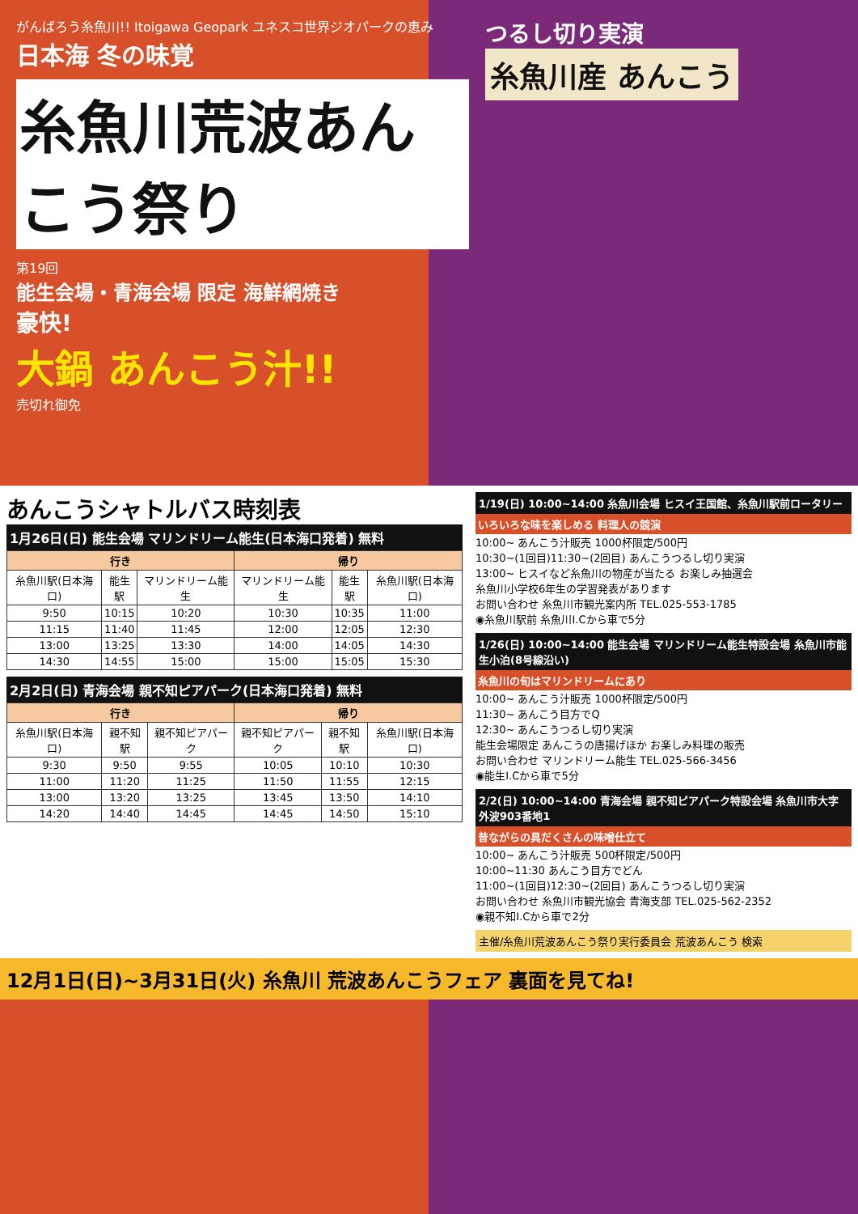がんばろう糸魚川!! Itoigawa Geopark ユネスコ世界ジオパークの恵み
日本海 冬の味覚
糸魚川荒波あんこう祭り
第19回
能生会場・青海会場 限定 海鮮網焼き
豪快!
大鍋 あんこう汁!!
売切れ御免
つるし切り実演
糸魚川産 あんこう
あんこうシャトルバス時刻表
1月26日(日) 能生会場 マリンドリーム能生(日本海口発着) 無料
| 行き | | | 帰り | | |
| --- | --- | --- | --- | --- | --- |
| 糸魚川駅(日本海口) | 能生駅 | マリンドリーム能生 | マリンドリーム能生 | 能生駅 | 糸魚川駅(日本海口) |
| 9:50 | 10:15 | 10:20 | 10:30 | 10:35 | 11:00 |
| 11:15 | 11:40 | 11:45 | 12:00 | 12:05 | 12:30 |
| 13:00 | 13:25 | 13:30 | 14:00 | 14:05 | 14:30 |
| 14:30 | 14:55 | 15:00 | 15:00 | 15:05 | 15:30 |
2月2日(日) 青海会場 親不知ピアパーク(日本海口発着) 無料
| 行き | | | 帰り | | |
| --- | --- | --- | --- | --- | --- |
| 糸魚川駅(日本海口) | 親不知駅 | 親不知ピアパーク | 親不知ピアパーク | 親不知駅 | 糸魚川駅(日本海口) |
| 9:30 | 9:50 | 9:55 | 10:05 | 10:10 | 10:30 |
| 11:00 | 11:20 | 11:25 | 11:50 | 11:55 | 12:15 |
| 13:00 | 13:20 | 13:25 | 13:45 | 13:50 | 14:10 |
| 14:20 | 14:40 | 14:45 | 14:45 | 14:50 | 15:10 |
1/19(日) 10:00~14:00 糸魚川会場 ヒスイ王国館、糸魚川駅前ロータリー
いろいろな味を楽しめる 料理人の競演
10:00~ あんこう汁販売 1000杯限定/500円
10:30~(1回目)11:30~(2回目) あんこうつるし切り実演
13:00~ ヒスイなど糸魚川の物産が当たる お楽しみ抽選会
糸魚川小学校6年生の学習発表があります
お問い合わせ 糸魚川市観光案内所 TEL.025-553-1785
◉糸魚川駅前 糸魚川I.Cから車で5分
1/26(日) 10:00~14:00 能生会場 マリンドリーム能生特設会場 糸魚川市能生小泊(8号線沿い)
糸魚川の旬はマリンドリームにあり
10:00~ あんこう汁販売 1000杯限定/500円
11:30~ あんこう目方でQ
12:30~ あんこうつるし切り実演
能生会場限定 あんこうの唐揚げほか お楽しみ料理の販売
お問い合わせ マリンドリーム能生 TEL.025-566-3456
◉能生I.Cから車で5分
2/2(日) 10:00~14:00 青海会場 親不知ピアパーク特設会場 糸魚川市大字外波903番地1
昔ながらの具だくさんの味噌仕立て
10:00~ あんこう汁販売 500杯限定/500円
10:00~11:30 あんこう目方でどん
11:00~(1回目)12:30~(2回目) あんこうつるし切り実演
お問い合わせ 糸魚川市観光協会 青海支部 TEL.025-562-2352
◉親不知I.Cから車で2分
主催/糸魚川荒波あんこう祭り実行委員会 荒波あんこう 検索
12月1日(日)~3月31日(火) 糸魚川 荒波あんこうフェア 裏面を見てね!